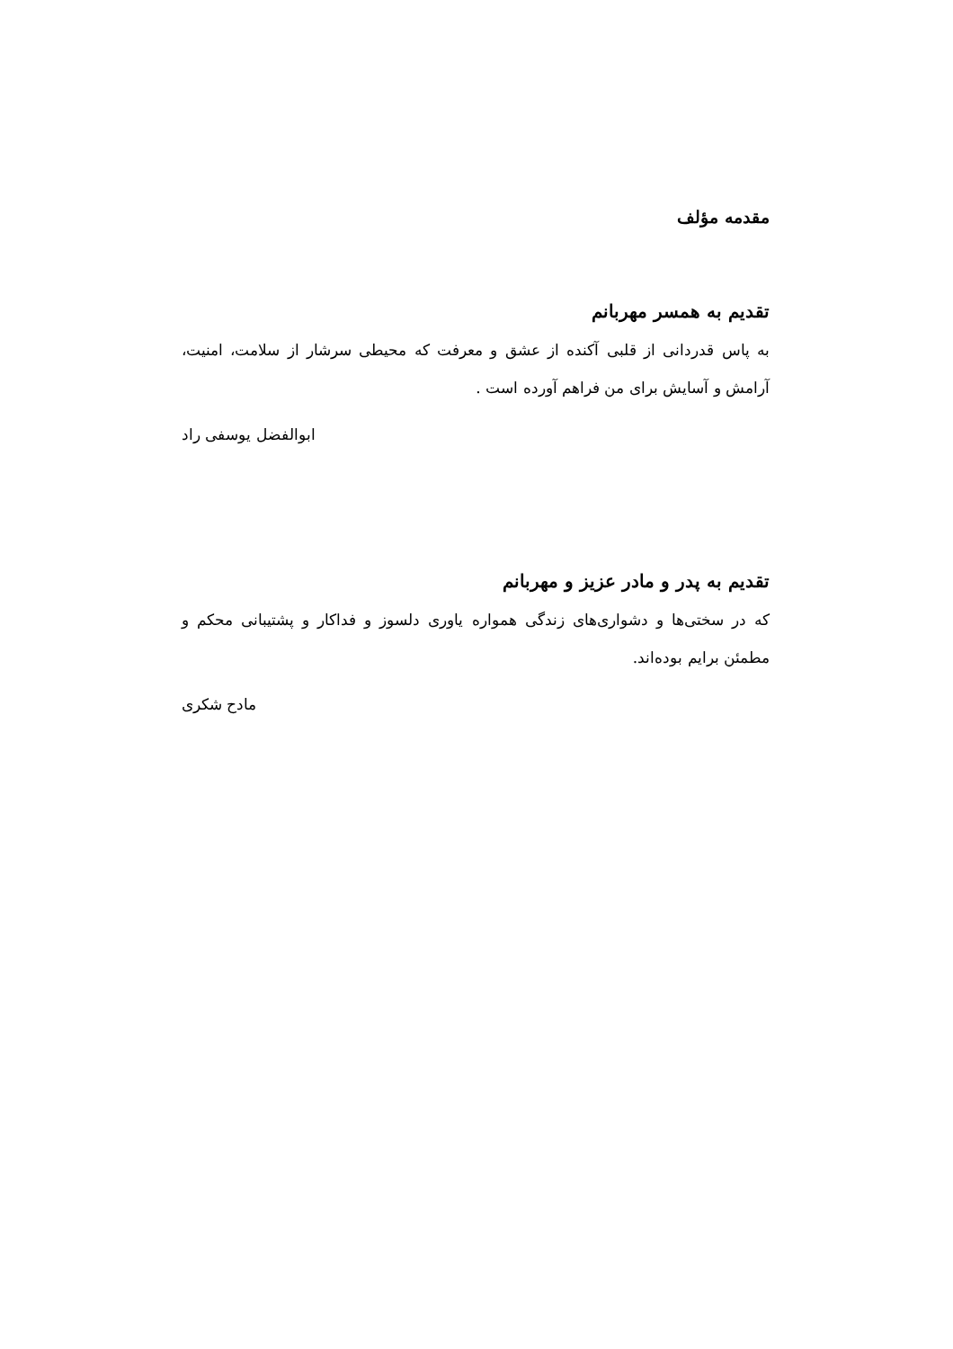مقدمه مؤلف
تقدیم به همسر مهربانم
به پاس قدردانی از قلبی آکنده از عشق و معرفت که محیطی سرشار از سلامت، امنیت، آرامش و آسایش برای من فراهم آورده است .
ابوالفضل یوسفی راد
تقدیم به پدر و مادر عزیز و مهربانم
که در سختی‌ها و دشواری‌های زندگی همواره یاوری دلسوز و فداکار و پشتیبانی محکم و مطمئن برایم بوده‌اند.
مادح شکری